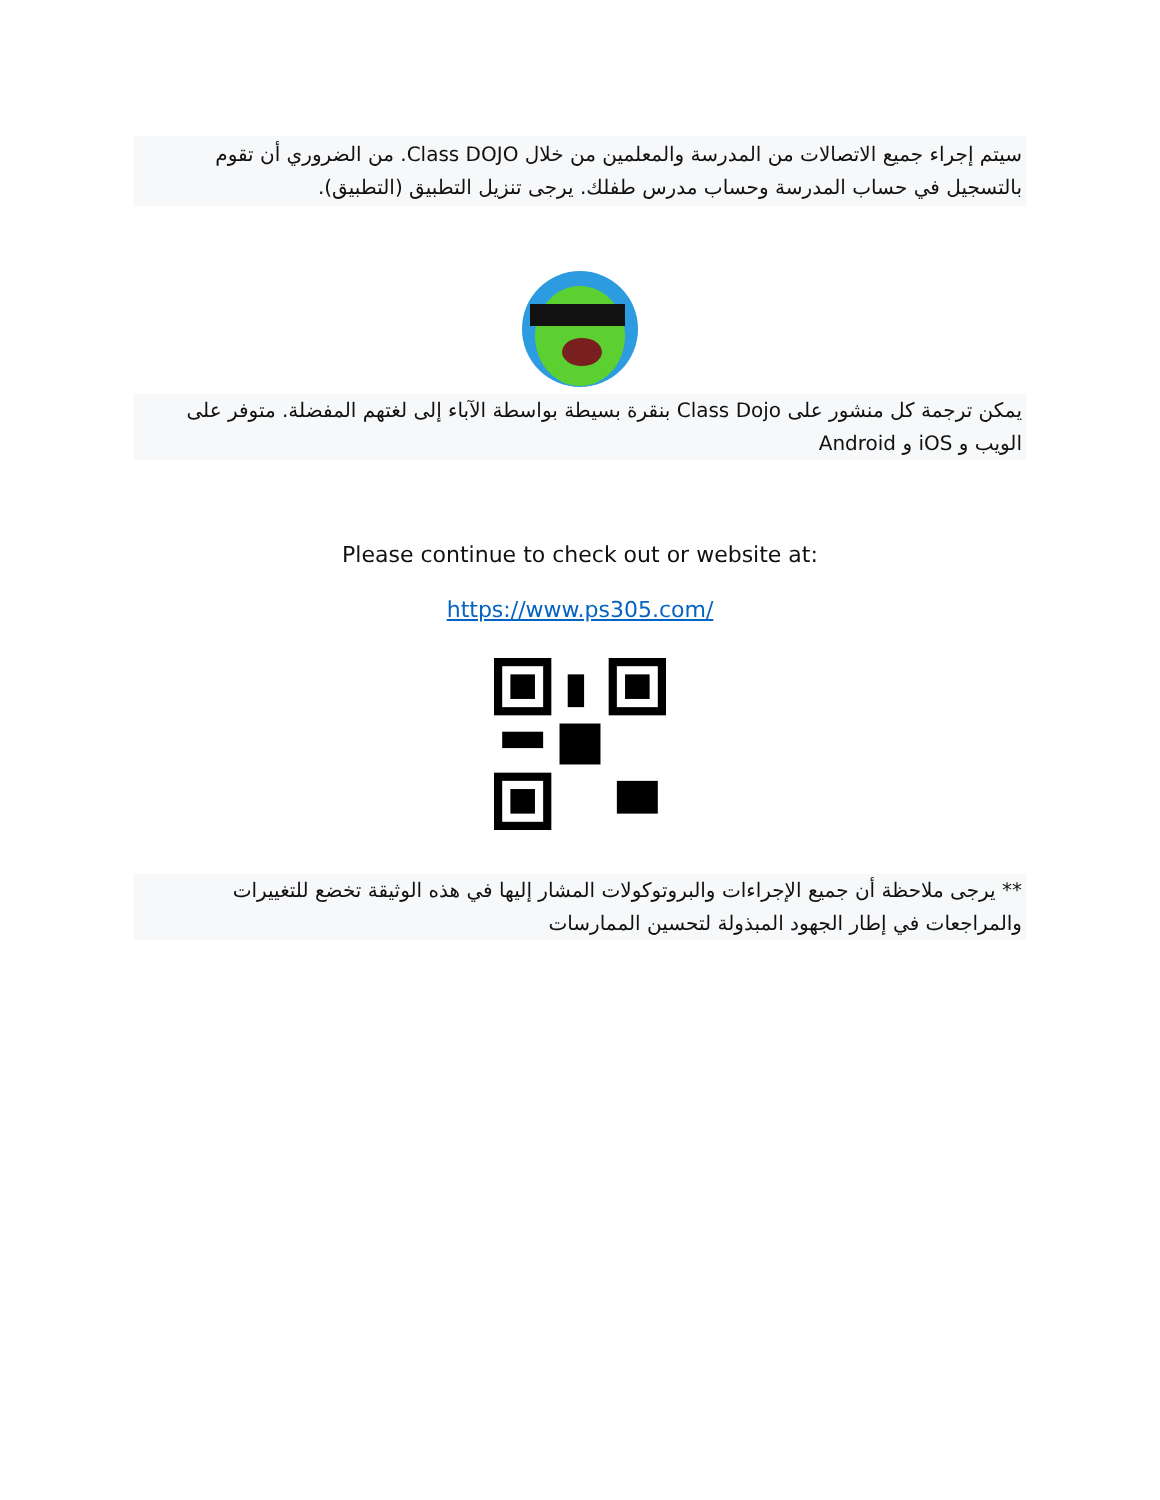سيتم إجراء جميع الاتصالات من المدرسة والمعلمين من خلال Class DOJO. من الضروري أن تقوم بالتسجيل في حساب المدرسة وحساب مدرس طفلك. يرجى تنزيل التطبيق (التطبيق).
يمكن ترجمة كل منشور على Class Dojo بنقرة بسيطة بواسطة الآباء إلى لغتهم المفضلة. متوفر على الويب و iOS و Android
Please continue to check out or website at:
https://www.ps305.com/
** يرجى ملاحظة أن جميع الإجراءات والبروتوكولات المشار إليها في هذه الوثيقة تخضع للتغييرات والمراجعات في إطار الجهود المبذولة لتحسين الممارسات